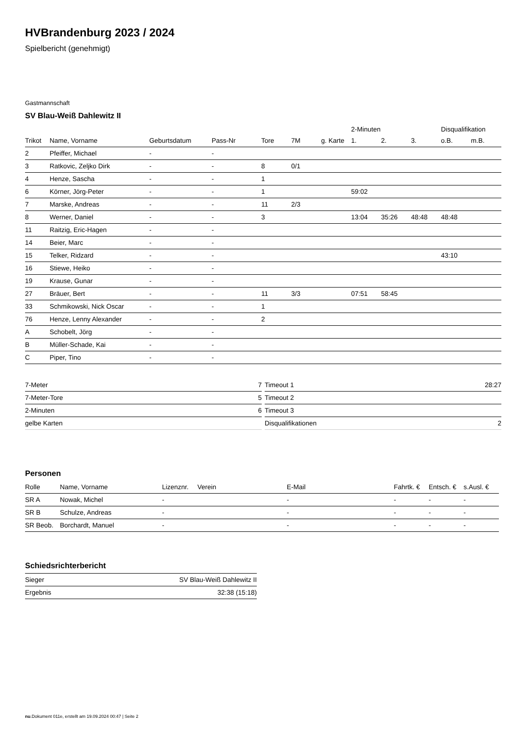HVBrandenburg 2023 / 2024
Spielbericht (genehmigt)
Gastmannschaft
SV Blau-Weiß Dahlewitz II
| | | | | | | | 2-Minuten | | | Disqualifikation | |
| --- | --- | --- | --- | --- | --- | --- | --- | --- | --- | --- | --- |
| Trikot | Name, Vorname | Geburtsdatum | Pass-Nr | Tore | 7M | g. Karte | 1. | 2. | 3. | o.B. | m.B. |
| 2 | Pfeiffer, Michael | - | - | | | | | | | | |
| 3 | Ratkovic, Zeljko Dirk | - | - | 8 | 0/1 | | | | | | |
| 4 | Henze, Sascha | - | - | 1 | | | | | | | |
| 6 | Körner, Jörg-Peter | - | - | 1 | | | 59:02 | | | | |
| 7 | Marske, Andreas | - | - | 11 | 2/3 | | | | | | |
| 8 | Werner, Daniel | - | - | 3 | | | 13:04 | 35:26 | 48:48 | 48:48 | |
| 11 | Raitzig, Eric-Hagen | - | - | | | | | | | | |
| 14 | Beier, Marc | - | - | | | | | | | | |
| 15 | Telker, Ridzard | - | - | | | | | | | 43:10 | |
| 16 | Stiewe, Heiko | - | - | | | | | | | | |
| 19 | Krause, Gunar | - | - | | | | | | | | |
| 27 | Bräuer, Bert | - | - | 11 | 3/3 | | 07:51 | 58:45 | | | |
| 33 | Schmikowski, Nick Oscar | - | - | 1 | | | | | | | |
| 76 | Henze, Lenny Alexander | - | - | 2 | | | | | | | |
| A | Schobelt, Jörg | - | - | | | | | | | | |
| B | Müller-Schade, Kai | - | - | | | | | | | | |
| C | Piper, Tino | - | - | | | | | | | | |
| 7-Meter | 7 |
| 7-Meter-Tore | 5 |
| 2-Minuten | 6 |
| gelbe Karten | |
| Timeout 1 | 28:27 |
| Timeout 2 | |
| Timeout 3 | |
| Disqualifikationen | 2 |
Personen
| Rolle | Name, Vorname | Lizenznr. | Verein | E-Mail | Fahrtk. € | Entsch. € | s.Ausl. € |
| --- | --- | --- | --- | --- | --- | --- | --- |
| SR A | Nowak, Michel | - | | - | - | - | - |
| SR B | Schulze, Andreas | - | | - | - | - | - |
| SR Beob. | Borchardt, Manuel | - | | - | - | - | - |
Schiedsrichterbericht
| Sieger | SV Blau-Weiß Dahlewitz II |
| Ergebnis | 32:38 (15:18) |
nu.Dokument 011e, erstellt am 19.09.2024 00:47 | Seite 2